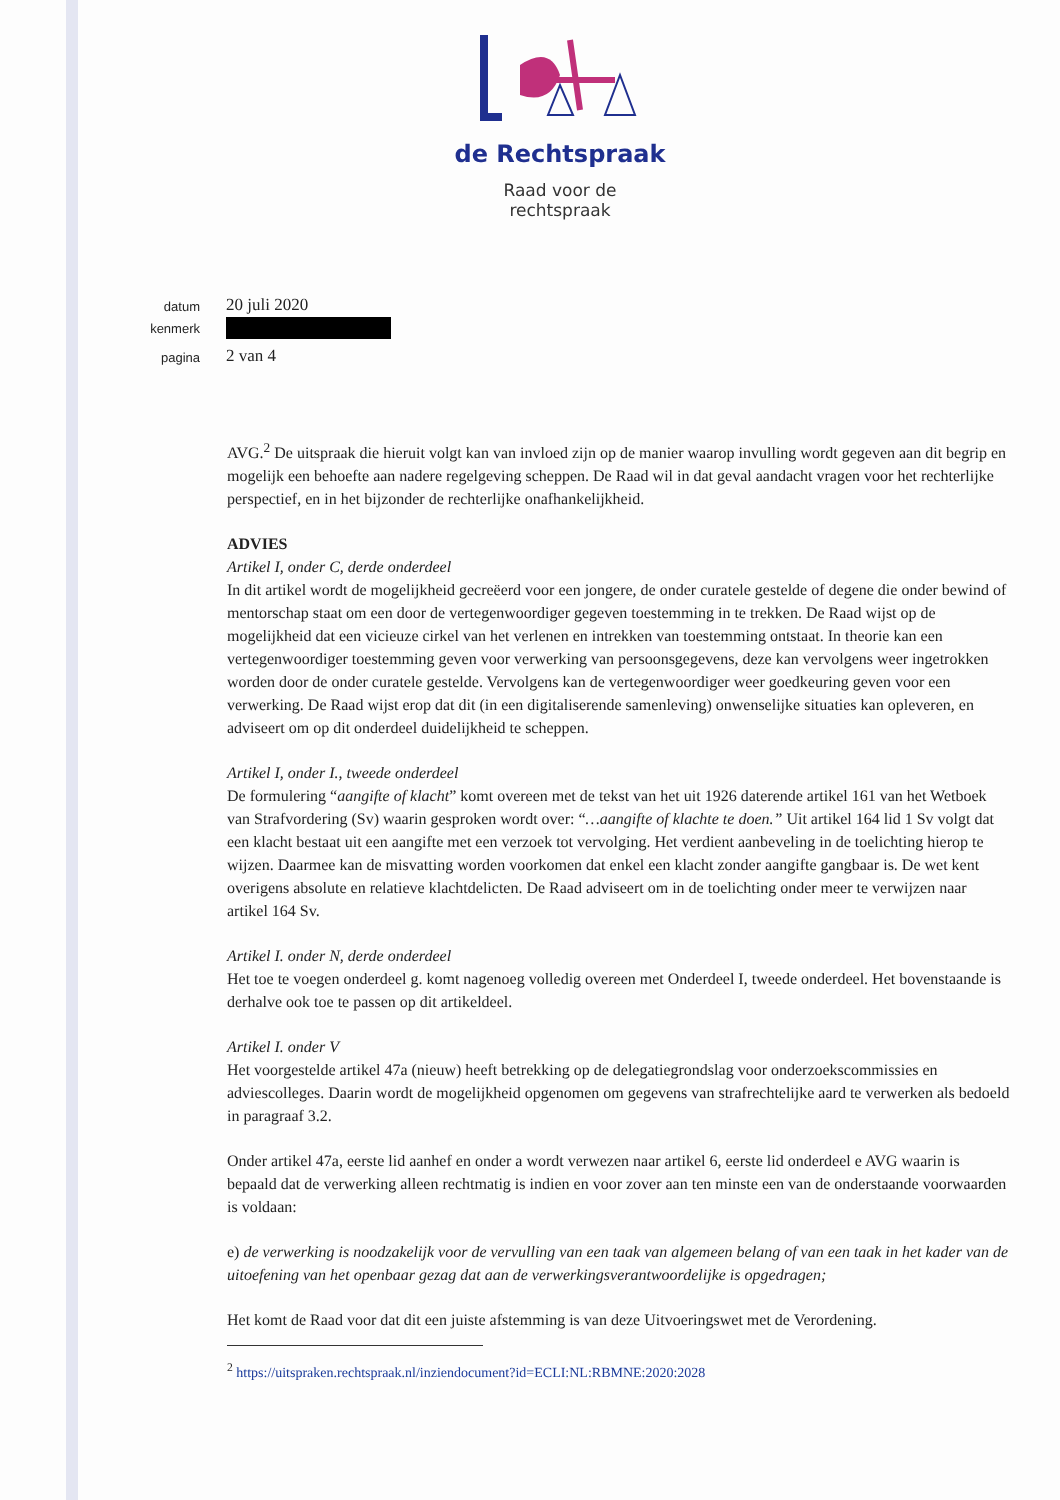de Rechtspraak
Raad voor de
rechtspraak
datum
20 juli 2020
kenmerk
pagina
2 van 4
AVG.<sup>2</sup> De uitspraak die hieruit volgt kan van invloed zijn op de manier waarop invulling wordt gegeven aan dit begrip en mogelijk een behoefte aan nadere regelgeving scheppen. De Raad wil in dat geval aandacht vragen voor het rechterlijke perspectief, en in het bijzonder de rechterlijke onafhankelijkheid.
ADVIES
Artikel I, onder C, derde onderdeel
In dit artikel wordt de mogelijkheid gecreëerd voor een jongere, de onder curatele gestelde of degene die onder bewind of mentorschap staat om een door de vertegenwoordiger gegeven toestemming in te trekken. De Raad wijst op de mogelijkheid dat een vicieuze cirkel van het verlenen en intrekken van toestemming ontstaat. In theorie kan een vertegenwoordiger toestemming geven voor verwerking van persoonsgegevens, deze kan vervolgens weer ingetrokken worden door de onder curatele gestelde. Vervolgens kan de vertegenwoordiger weer goedkeuring geven voor een verwerking. De Raad wijst erop dat dit (in een digitaliserende samenleving) onwenselijke situaties kan opleveren, en adviseert om op dit onderdeel duidelijkheid te scheppen.
Artikel I, onder I., tweede onderdeel
De formulering “aangifte of klacht” komt overeen met de tekst van het uit 1926 daterende artikel 161 van het Wetboek van Strafvordering (Sv) waarin gesproken wordt over: “…aangifte of klachte te doen.” Uit artikel 164 lid 1 Sv volgt dat een klacht bestaat uit een aangifte met een verzoek tot vervolging. Het verdient aanbeveling in de toelichting hierop te wijzen. Daarmee kan de misvatting worden voorkomen dat enkel een klacht zonder aangifte gangbaar is. De wet kent overigens absolute en relatieve klachtdelicten. De Raad adviseert om in de toelichting onder meer te verwijzen naar artikel 164 Sv.
Artikel I. onder N, derde onderdeel
Het toe te voegen onderdeel g. komt nagenoeg volledig overeen met Onderdeel I, tweede onderdeel. Het bovenstaande is derhalve ook toe te passen op dit artikeldeel.
Artikel I. onder V
Het voorgestelde artikel 47a (nieuw) heeft betrekking op de delegatiegrondslag voor onderzoekscommissies en adviescolleges. Daarin wordt de mogelijkheid opgenomen om gegevens van strafrechtelijke aard te verwerken als bedoeld in paragraaf 3.2.
Onder artikel 47a, eerste lid aanhef en onder a wordt verwezen naar artikel 6, eerste lid onderdeel e AVG waarin is bepaald dat de verwerking alleen rechtmatig is indien en voor zover aan ten minste een van de onderstaande voorwaarden is voldaan:
e) de verwerking is noodzakelijk voor de vervulling van een taak van algemeen belang of van een taak in het kader van de uitoefening van het openbaar gezag dat aan de verwerkingsverantwoordelijke is opgedragen;
Het komt de Raad voor dat dit een juiste afstemming is van deze Uitvoeringswet met de Verordening.
<sup>2</sup> https://uitspraken.rechtspraak.nl/inziendocument?id=ECLI:NL:RBMNE:2020:2028